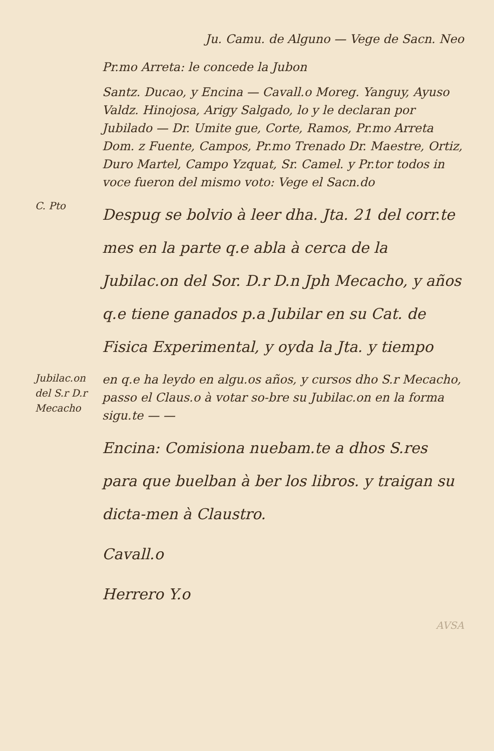Ju. Camu. de Alguno — Vege de Sacn. Neo
Pr.mo Arreta: le concede la Jubon
Santz. Ducao, y Encina — Cavall.o Moreg. Yanguy, Ayuso Valdz. Hinojosa, Arigy Salgado, lo y le declaran por Jubilado — Dr. Umite gue, Corte, Ramos, Pr.mo Arreta Dom. z Fuente, Campos, Pr.mo Trenado Dr. Maestre, Ortiz, Duro Martel, Campo Yzquat, Sr. Camel. y Pr.tor todos in voce fueron del mismo voto: Vege el Sacn.do
C. Pto
Despug se bolvio à leer dha. Jta. 21 del corr.te mes en la parte q.e abla à cerca de la Jubilac.on del Sor. D.r D.n Jph Mecacho, y años q.e tiene ganados p.a Jubilar en su Cat. de Fisica Experimental, y oyda la Jta. y tiempo
Jubilac.on del S.r D.r Mecacho
en q.e ha leydo en algu.os años, y cursos dho S.r Mecacho, passo el Claus.o à votar so-bre su Jubilac.on en la forma sigu.te — —
Encina: Comisiona nuebam.te a dhos S.res para que buelban à ber los libros. y traigan su dicta-men à Claustro.
Cavall.o
Herrero Y.o
AVSA